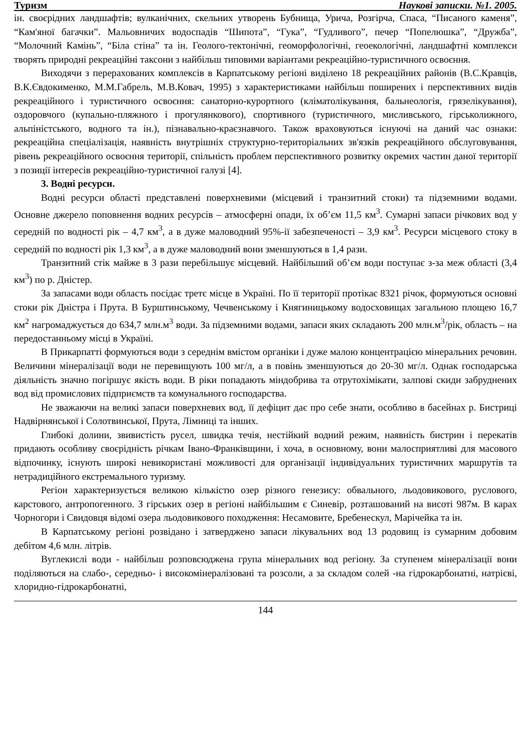Туризм Наукові записки. №1. 2005.
ін. своєрідних ландшафтів; вулканічних, скельних утворень Бубнища, Урича, Розгірча, Спаса, “Писаного каменя”, “Кам'яної багачки”. Мальовничих водоспадів “Шипота”, “Гука”, “Гудливого”, печер “Попелюшка”, “Дружба”, “Молочний Камінь”, “Біла стіна” та ін. Геолого-тектонічні, геоморфологічні, геоекологічні, ландшафтні комплекси творять природні рекреаційні таксони з найбільш типовими варіантами рекреаційно-туристичного освоєння.
Виходячи з перерахованих комплексів в Карпатському регіоні виділено 18 рекреаційних районів (В.С.Кравців, В.К.Євдокименко, М.М.Габрель, М.В.Ковач, 1995) з характеристиками найбільш поширених і перспективних видів рекреаційного і туристичного освоєння: санаторно-курортного (кліматолікування, бальнеологія, грязелікування), оздоровчого (купально-пляжного і прогулянкового), спортивного (туристичного, мисливського, гірськолижного, альпіністського, водного та ін.), пізнавально-краєзнавчого. Також враховуються існуючі на даний час ознаки: рекреаційна спеціалізація, наявність внутрішніх структурно-територіальних зв'язків рекреаційного обслуговування, рівень рекреаційного освоєння території, спільність проблем перспективного розвитку окремих частин даної території з позиції інтересів рекреаційно-туристичної галузі [4].
3. Водні ресурси.
Водні ресурси області представлені поверхневими (місцевий і транзитний стоки) та підземними водами. Основне джерело поповнення водних ресурсів – атмосферні опади, їх об’єм 11,5 км<sup>3</sup>. Сумарні запаси річкових вод у середній по водності рік – 4,7 км<sup>3</sup>, а в дуже маловодний 95%-ії забезпеченості – 3,9 км<sup>3</sup>. Ресурси місцевого стоку в середній по водності рік 1,3 км<sup>3</sup>, а в дуже маловодний вони зменшуються в 1,4 рази.
Транзитний стік майже в 3 рази перебільшує місцевий. Найбільший об’єм води поступає з-за меж області (3,4 км<sup>3</sup>) по р. Дністер.
За запасами води область посідає третє місце в Україні. По її території протікає 8321 річок, формуються основні стоки рік Дністра і Прута. В Бурштинському, Чечвенському і Княгиницькому водосховищах загальною площею 16,7 км<sup>2</sup> нагромаджується до 634,7 млн.м<sup>3</sup> води. За підземними водами, запаси яких складають 200 млн.м<sup>3</sup>/рік, область – на передостанньому місці в Україні.
В Прикарпатті формуються води з середнім вмістом органіки і дуже малою концентрацією мінеральних речовин. Величини мінералізації води не перевищують 100 мг/л, а в повінь зменшуються до 20-30 мг/л. Однак господарська діяльність значно погіршує якість води. В ріки попадають міндобрива та отрутохімікати, залпові скиди забруднених вод від промислових підприємств та комунального господарства.
Не зважаючи на великі запаси поверхневих вод, її дефіцит дає про себе знати, особливо в басейнах р. Бистриці Надвірнянської і Солотвинської, Прута, Лімниці та інших.
Глибокі долини, звивистість русел, швидка течія, нестійкий водний режим, наявність бистрин і перекатів придають особливу своєрідність річкам Івано-Франківщини, і хоча, в основному, вони малосприятливі для масового відпочинку, існують широкі невикористані можливості для організації індивідуальних туристичних маршрутів та нетрадиційного екстремального туризму.
Регіон характеризується великою кількістю озер різного генезису: обвального, льодовикового, руслового, карстового, антропогенного. З гірських озер в регіоні найбільшим є Синевір, розташований на висоті 987м. В карах Чорногори і Свидовця відомі озера льодовикового походження: Несамовите, Бребенескул, Марічейка та ін.
В Карпатському регіоні розвідано і затверджено запаси лікувальних вод 13 родовищ із сумарним добовим дебітом 4,6 млн. літрів.
Вуглекислі води - найбільш розповсюджена група мінеральних вод регіону. За ступенем мінералізації вони поділяються на слабо-, середньо- і високомінералізовані та розсоли, а за складом солей -на гідрокарбонатні, натрієві, хлоридно-гідрокарбонатні,
144